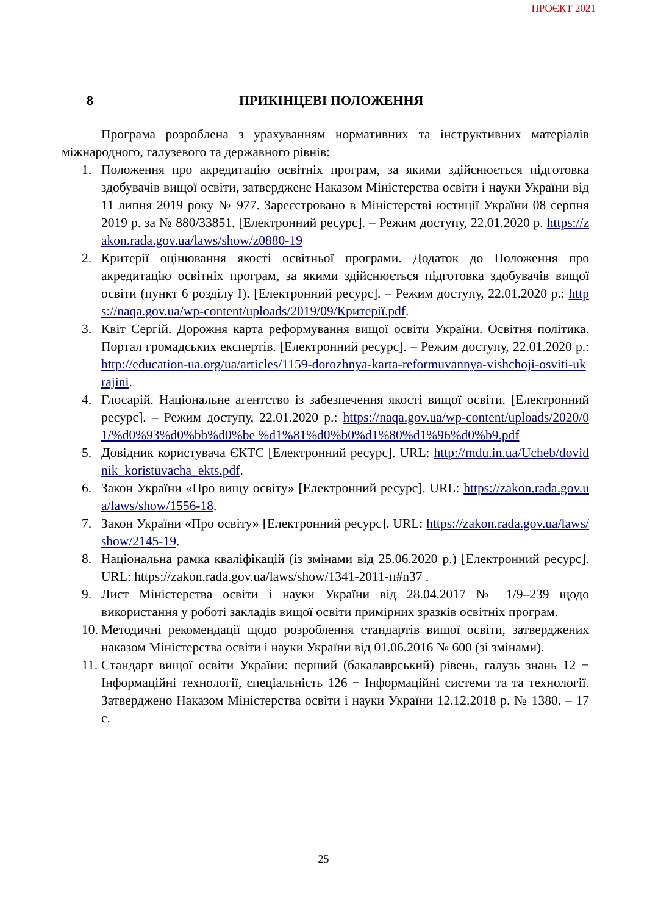ПРОЄКТ 2021
8 ПРИКІНЦЕВІ ПОЛОЖЕННЯ
Програма розроблена з урахуванням нормативних та інструктивних матеріалів міжнародного, галузевого та державного рівнів:
1. Положення про акредитацію освітніх програм, за якими здійснюється підготовка здобувачів вищої освіти, затверджене Наказом Міністерства освіти і науки України від 11 липня 2019 року № 977. Зареєстровано в Міністерстві юстиції України 08 серпня 2019 р. за № 880/33851. [Електронний ресурс]. – Режим доступу, 22.01.2020 р. https://zakon.rada.gov.ua/laws/show/z0880-19
2. Критерії оцінювання якості освітньої програми. Додаток до Положення про акредитацію освітніх програм, за якими здійснюється підготовка здобувачів вищої освіти (пункт 6 розділу I). [Електронний ресурс]. – Режим доступу, 22.01.2020 р.: https://naqa.gov.ua/wp-content/uploads/2019/09/Критерії.pdf.
3. Квіт Сергій. Дорожня карта реформування вищої освіти України. Освітня політика. Портал громадських експертів. [Електронний ресурс]. – Режим доступу, 22.01.2020 р.: http://education-ua.org/ua/articles/1159-dorozhnya-karta-reformuvannya-vishchoji-osviti-ukrajini.
4. Глосарій. Національне агентство із забезпечення якості вищої освіти. [Електронний ресурс]. – Режим доступу, 22.01.2020 р.: https://naqa.gov.ua/wp-content/uploads/2020/01/%d0%93%d0%bb%d0%be %d1%81%d0%b0%d1%80%d1%96%d0%b9.pdf
5. Довідник користувача ЄКТС [Електронний ресурс]. URL: http://mdu.in.ua/Ucheb/dovidnik_koristuvacha_ekts.pdf.
6. Закон України «Про вищу освіту» [Електронний ресурс]. URL: https://zakon.rada.gov.ua/laws/show/1556-18.
7. Закон України «Про освіту» [Електронний ресурс]. URL: https://zakon.rada.gov.ua/laws/show/2145-19.
8. Національна рамка кваліфікацій (із змінами від 25.06.2020 р.) [Електронний ресурс]. URL: https://zakon.rada.gov.ua/laws/show/1341-2011-п#n37 .
9. Лист Міністерства освіти і науки України від 28.04.2017 № 1/9–239 щодо використання у роботі закладів вищої освіти примірних зразків освітніх програм.
10. Методичні рекомендації щодо розроблення стандартів вищої освіти, затверджених наказом Міністерства освіти і науки України від 01.06.2016 № 600 (зі змінами).
11. Стандарт вищої освіти України: перший (бакалаврський) рівень, галузь знань 12 − Інформаційні технології, спеціальність 126 − Інформаційні системи та та технології. Затверджено Наказом Міністерства освіти і науки України 12.12.2018 р. № 1380. – 17 с.
25